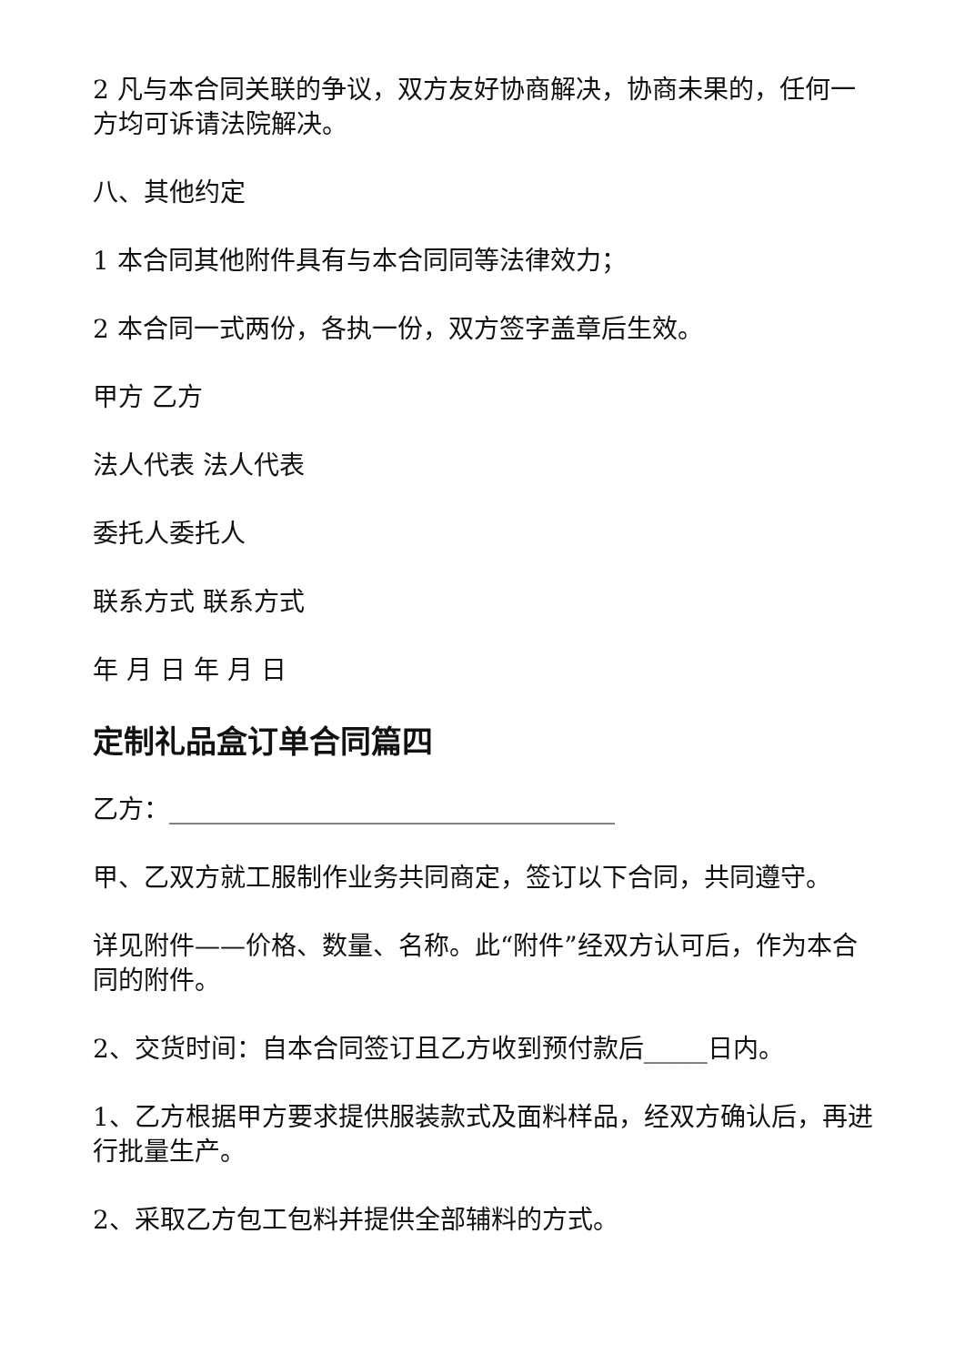2 凡与本合同关联的争议，双方友好协商解决，协商未果的，任何一方均可诉请法院解决。
八、其他约定
1 本合同其他附件具有与本合同同等法律效力；
2 本合同一式两份，各执一份，双方签字盖章后生效。
甲方 乙方
法人代表 法人代表
委托人委托人
联系方式 联系方式
年 月 日 年 月 日
定制礼品盒订单合同篇四
乙方：___________________________________
甲、乙双方就工服制作业务共同商定，签订以下合同，共同遵守。
详见附件——价格、数量、名称。此“附件”经双方认可后，作为本合同的附件。
2、交货时间：自本合同签订且乙方收到预付款后_____日内。
1、乙方根据甲方要求提供服装款式及面料样品，经双方确认后，再进行批量生产。
2、采取乙方包工包料并提供全部辅料的方式。